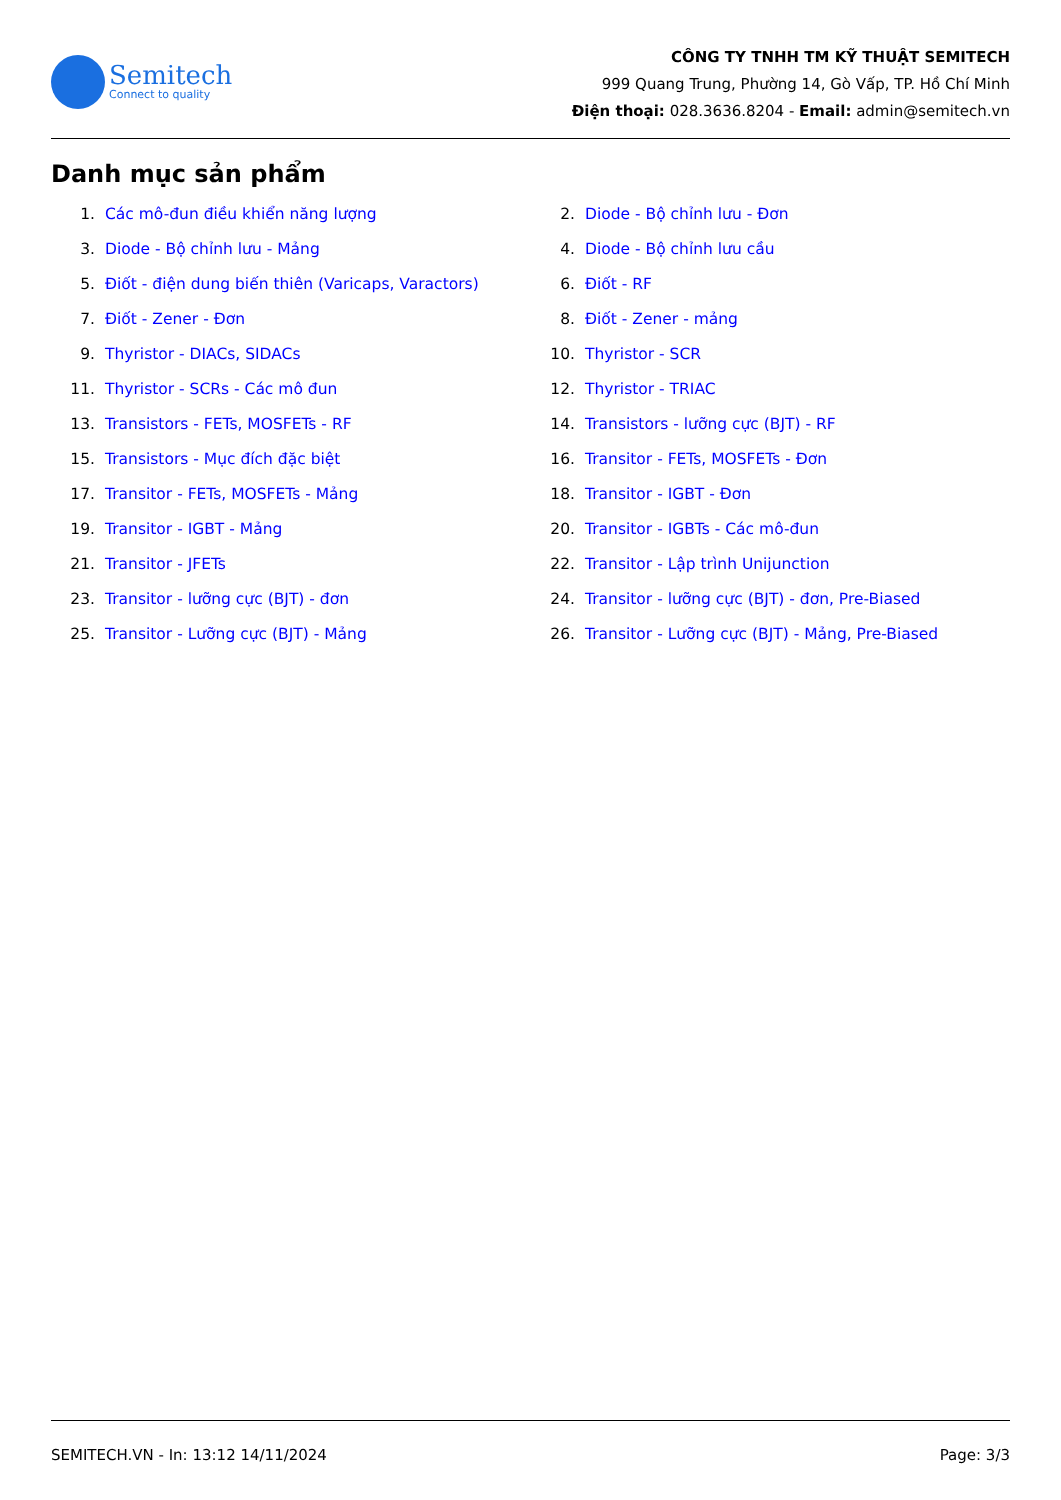Semitech
Connect to quality
CÔNG TY TNHH TM KỸ THUẬT SEMITECH
999 Quang Trung, Phường 14, Gò Vấp, TP. Hồ Chí Minh
Điện thoại: 028.3636.8204 - Email: admin@semitech.vn
Danh mục sản phẩm
1. Các mô-đun điều khiển năng lượng
2. Diode - Bộ chỉnh lưu - Đơn
3. Diode - Bộ chỉnh lưu - Mảng
4. Diode - Bộ chỉnh lưu cầu
5. Điốt - điện dung biến thiên (Varicaps, Varactors)
6. Điốt - RF
7. Điốt - Zener - Đơn
8. Điốt - Zener - mảng
9. Thyristor - DIACs, SIDACs
10. Thyristor - SCR
11. Thyristor - SCRs - Các mô đun
12. Thyristor - TRIAC
13. Transistors - FETs, MOSFETs - RF
14. Transistors - lưỡng cực (BJT) - RF
15. Transistors - Mục đích đặc biệt
16. Transitor - FETs, MOSFETs - Đơn
17. Transitor - FETs, MOSFETs - Mảng
18. Transitor - IGBT - Đơn
19. Transitor - IGBT - Mảng
20. Transitor - IGBTs - Các mô-đun
21. Transitor - JFETs
22. Transitor - Lập trình Unijunction
23. Transitor - lưỡng cực (BJT) - đơn
24. Transitor - lưỡng cực (BJT) - đơn, Pre-Biased
25. Transitor - Lưỡng cực (BJT) - Mảng
26. Transitor - Lưỡng cực (BJT) - Mảng, Pre-Biased
SEMITECH.VN - In: 13:12 14/11/2024 Page: 3/3